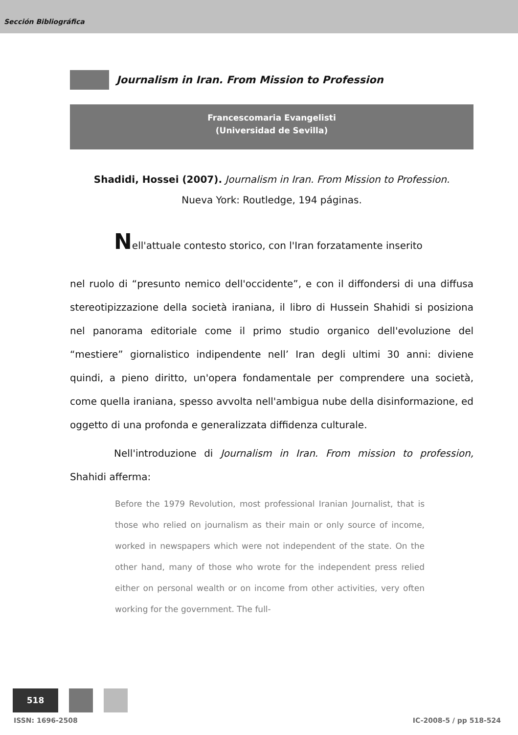Sección Bibliográfica
Journalism in Iran. From Mission to Profession
Francescomaria Evangelisti
(Universidad de Sevilla)
Shadidi, Hossei (2007). Journalism in Iran. From Mission to Profession.
Nueva York: Routledge, 194 páginas.
Nell'attuale contesto storico, con l'Iran forzatamente inserito
nel ruolo di “presunto nemico dell'occidente”, e con il diffondersi di una diffusa stereotipizzazione della società iraniana, il libro di Hussein Shahidi si posiziona nel panorama editoriale come il primo studio organico dell'evoluzione del “mestiere” giornalistico indipendente nell’ Iran degli ultimi 30 anni: diviene quindi, a pieno diritto, un'opera fondamentale per comprendere una società, come quella iraniana, spesso avvolta nell'ambigua nube della disinformazione, ed oggetto di una profonda e generalizzata diffidenza culturale.
Nell'introduzione di Journalism in Iran. From mission to profession, Shahidi afferma:
Before the 1979 Revolution, most professional Iranian Journalist, that is those who relied on journalism as their main or only source of income, worked in newspapers which were not independent of the state. On the other hand, many of those who wrote for the independent press relied either on personal wealth or on income from other activities, very often working for the government. The full-
518
ISSN: 1696-2508 IC-2008-5 / pp 518-524